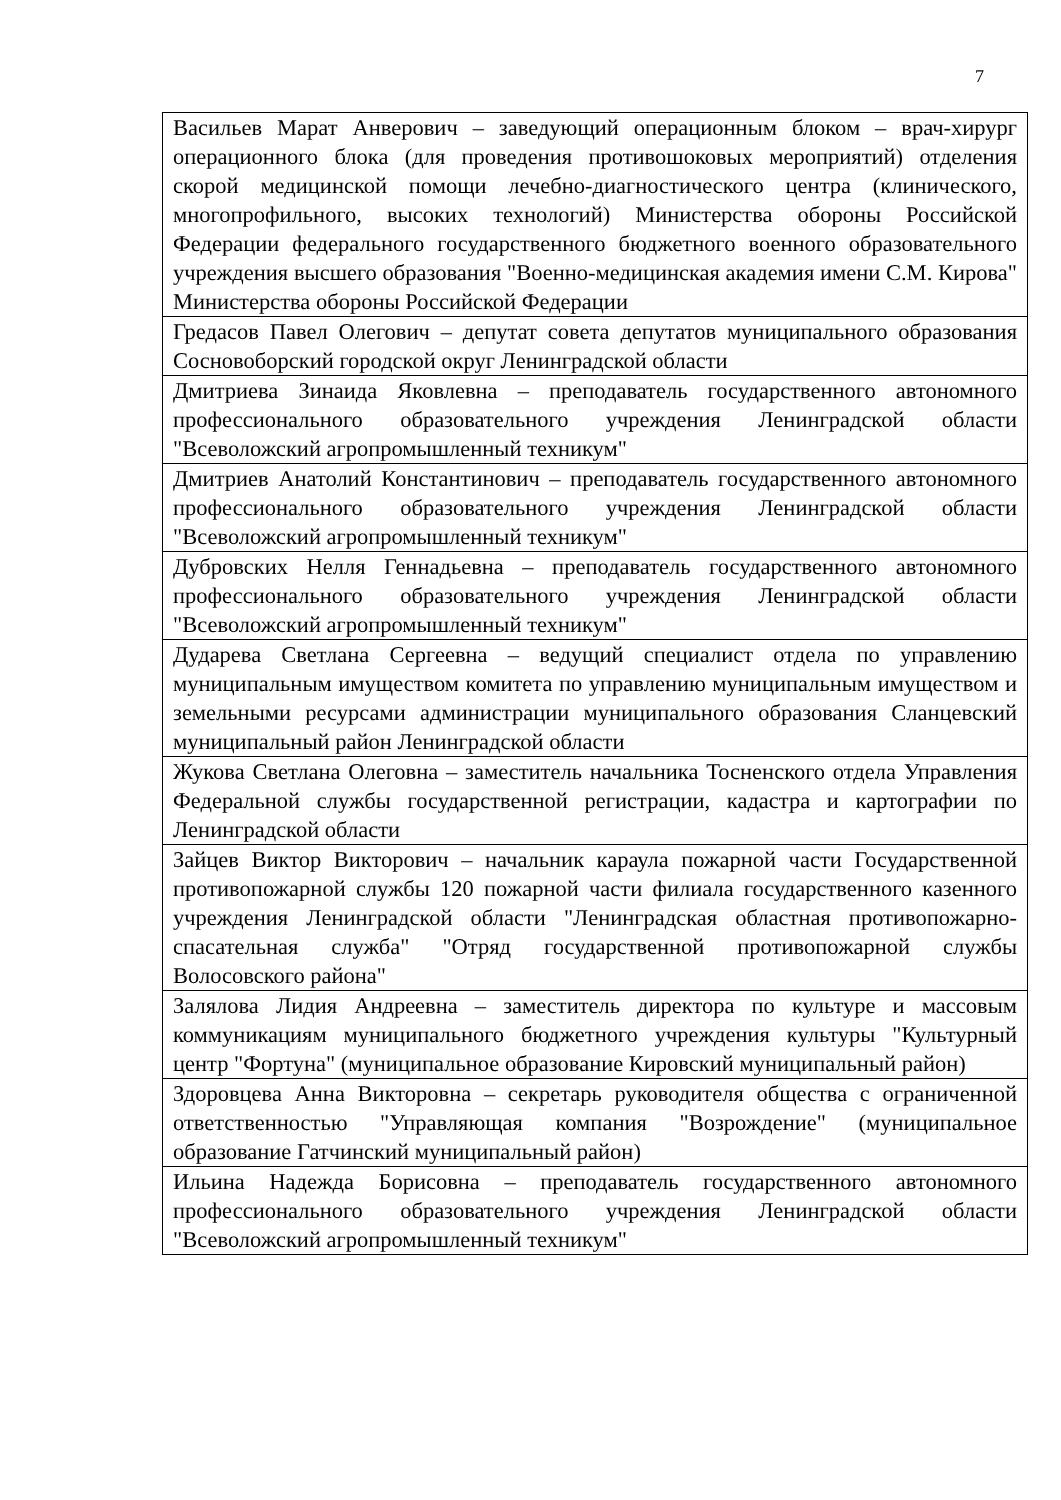7
| Васильев Марат Анверович – заведующий операционным блоком – врач-хирург операционного блока (для проведения противошоковых мероприятий) отделения скорой медицинской помощи лечебно-диагностического центра (клинического, многопрофильного, высоких технологий) Министерства обороны Российской Федерации федерального государственного бюджетного военного образовательного учреждения высшего образования "Военно-медицинская академия имени С.М. Кирова" Министерства обороны Российской Федерации |
| Гредасов Павел Олегович – депутат совета депутатов муниципального образования Сосновоборский городской округ Ленинградской области |
| Дмитриева Зинаида Яковлевна – преподаватель государственного автономного профессионального образовательного учреждения Ленинградской области "Всеволожский агропромышленный техникум" |
| Дмитриев Анатолий Константинович – преподаватель государственного автономного профессионального образовательного учреждения Ленинградской области "Всеволожский агропромышленный техникум" |
| Дубровских Нелля Геннадьевна – преподаватель государственного автономного профессионального образовательного учреждения Ленинградской области "Всеволожский агропромышленный техникум" |
| Дударева Светлана Сергеевна – ведущий специалист отдела по управлению муниципальным имуществом комитета по управлению муниципальным имуществом и земельными ресурсами администрации муниципального образования Сланцевский муниципальный район Ленинградской области |
| Жукова Светлана Олеговна – заместитель начальника Тосненского отдела Управления Федеральной службы государственной регистрации, кадастра и картографии по Ленинградской области |
| Зайцев Виктор Викторович – начальник караула пожарной части Государственной противопожарной службы 120 пожарной части филиала государственного казенного учреждения Ленинградской области "Ленинградская областная противопожарно-спасательная служба" "Отряд государственной противопожарной службы Волосовского района" |
| Залялова Лидия Андреевна – заместитель директора по культуре и массовым коммуникациям муниципального бюджетного учреждения культуры "Культурный центр "Фортуна" (муниципальное образование Кировский муниципальный район) |
| Здоровцева Анна Викторовна – секретарь руководителя общества с ограниченной ответственностью "Управляющая компания "Возрождение" (муниципальное образование Гатчинский муниципальный район) |
| Ильина Надежда Борисовна – преподаватель государственного автономного профессионального образовательного учреждения Ленинградской области "Всеволожский агропромышленный техникум" |